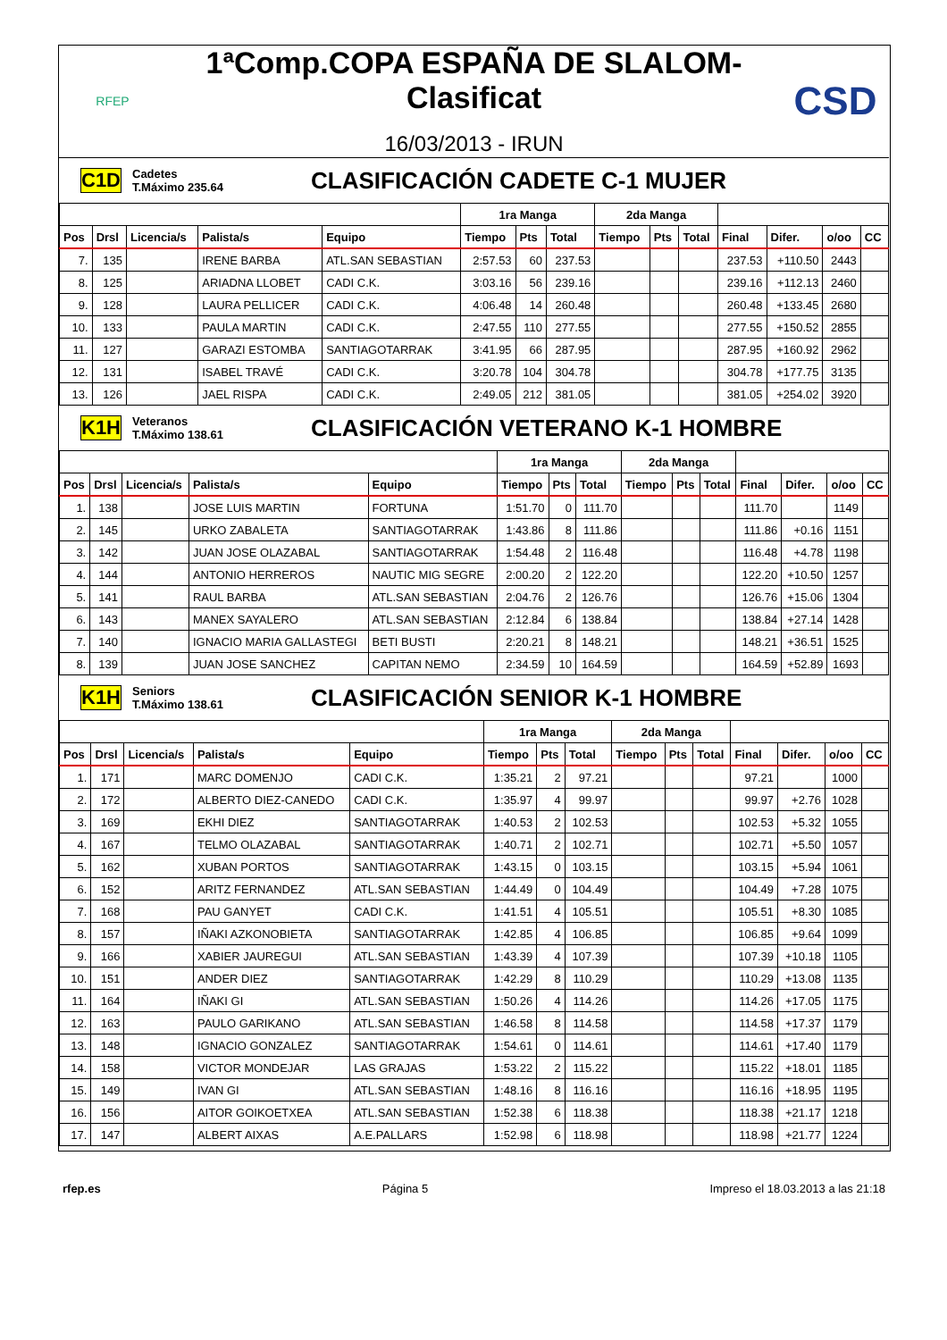RFEP
1ªComp.COPA ESPAÑA DE SLALOM-Clasificat
16/03/2013 - IRUN
CSD
C1D
Cadetes
T.Máximo 235.64
CLASIFICACIÓN CADETE C-1 MUJER
| | | | | | 1ra Manga | | | 2da Manga | | | | | | |
| --- | --- | --- | --- | --- | --- | --- | --- | --- | --- | --- | --- | --- | --- | --- |
| Pos | Drsl | Licencia/s | Palista/s | Equipo | Tiempo | Pts | Total | Tiempo | Pts | Total | Final | Difer. | o/oo | CC |
| 7. | 135 | | IRENE BARBA | ATL.SAN SEBASTIAN | 2:57.53 | 60 | 237.53 | | | | 237.53 | +110.50 | 2443 | |
| 8. | 125 | | ARIADNA LLOBET | CADI C.K. | 3:03.16 | 56 | 239.16 | | | | 239.16 | +112.13 | 2460 | |
| 9. | 128 | | LAURA PELLICER | CADI C.K. | 4:06.48 | 14 | 260.48 | | | | 260.48 | +133.45 | 2680 | |
| 10. | 133 | | PAULA MARTIN | CADI C.K. | 2:47.55 | 110 | 277.55 | | | | 277.55 | +150.52 | 2855 | |
| 11. | 127 | | GARAZI ESTOMBA | SANTIAGOTARRAK | 3:41.95 | 66 | 287.95 | | | | 287.95 | +160.92 | 2962 | |
| 12. | 131 | | ISABEL TRAVÉ | CADI C.K. | 3:20.78 | 104 | 304.78 | | | | 304.78 | +177.75 | 3135 | |
| 13. | 126 | | JAEL RISPA | CADI C.K. | 2:49.05 | 212 | 381.05 | | | | 381.05 | +254.02 | 3920 | |
K1H
Veteranos
T.Máximo 138.61
CLASIFICACIÓN VETERANO K-1 HOMBRE
| | | | | | 1ra Manga | | | 2da Manga | | | | | | |
| --- | --- | --- | --- | --- | --- | --- | --- | --- | --- | --- | --- | --- | --- | --- |
| Pos | Drsl | Licencia/s | Palista/s | Equipo | Tiempo | Pts | Total | Tiempo | Pts | Total | Final | Difer. | o/oo | CC |
| 1. | 138 | | JOSE LUIS MARTIN | FORTUNA | 1:51.70 | 0 | 111.70 | | | | 111.70 | | 1149 | |
| 2. | 145 | | URKO ZABALETA | SANTIAGOTARRAK | 1:43.86 | 8 | 111.86 | | | | 111.86 | +0.16 | 1151 | |
| 3. | 142 | | JUAN JOSE OLAZABAL | SANTIAGOTARRAK | 1:54.48 | 2 | 116.48 | | | | 116.48 | +4.78 | 1198 | |
| 4. | 144 | | ANTONIO HERREROS | NAUTIC MIG SEGRE | 2:00.20 | 2 | 122.20 | | | | 122.20 | +10.50 | 1257 | |
| 5. | 141 | | RAUL BARBA | ATL.SAN SEBASTIAN | 2:04.76 | 2 | 126.76 | | | | 126.76 | +15.06 | 1304 | |
| 6. | 143 | | MANEX SAYALERO | ATL.SAN SEBASTIAN | 2:12.84 | 6 | 138.84 | | | | 138.84 | +27.14 | 1428 | |
| 7. | 140 | | IGNACIO MARIA GALLASTEGI | BETI BUSTI | 2:20.21 | 8 | 148.21 | | | | 148.21 | +36.51 | 1525 | |
| 8. | 139 | | JUAN JOSE SANCHEZ | CAPITAN NEMO | 2:34.59 | 10 | 164.59 | | | | 164.59 | +52.89 | 1693 | |
K1H
Seniors
T.Máximo 138.61
CLASIFICACIÓN SENIOR K-1 HOMBRE
| | | | | | 1ra Manga | | | 2da Manga | | | | | | |
| --- | --- | --- | --- | --- | --- | --- | --- | --- | --- | --- | --- | --- | --- | --- |
| Pos | Drsl | Licencia/s | Palista/s | Equipo | Tiempo | Pts | Total | Tiempo | Pts | Total | Final | Difer. | o/oo | CC |
| 1. | 171 | | MARC DOMENJO | CADI C.K. | 1:35.21 | 2 | 97.21 | | | | 97.21 | | 1000 | |
| 2. | 172 | | ALBERTO DIEZ-CANEDO | CADI C.K. | 1:35.97 | 4 | 99.97 | | | | 99.97 | +2.76 | 1028 | |
| 3. | 169 | | EKHI DIEZ | SANTIAGOTARRAK | 1:40.53 | 2 | 102.53 | | | | 102.53 | +5.32 | 1055 | |
| 4. | 167 | | TELMO OLAZABAL | SANTIAGOTARRAK | 1:40.71 | 2 | 102.71 | | | | 102.71 | +5.50 | 1057 | |
| 5. | 162 | | XUBAN PORTOS | SANTIAGOTARRAK | 1:43.15 | 0 | 103.15 | | | | 103.15 | +5.94 | 1061 | |
| 6. | 152 | | ARITZ FERNANDEZ | ATL.SAN SEBASTIAN | 1:44.49 | 0 | 104.49 | | | | 104.49 | +7.28 | 1075 | |
| 7. | 168 | | PAU GANYET | CADI C.K. | 1:41.51 | 4 | 105.51 | | | | 105.51 | +8.30 | 1085 | |
| 8. | 157 | | IÑAKI AZKONOBIETA | SANTIAGOTARRAK | 1:42.85 | 4 | 106.85 | | | | 106.85 | +9.64 | 1099 | |
| 9. | 166 | | XABIER JAUREGUI | ATL.SAN SEBASTIAN | 1:43.39 | 4 | 107.39 | | | | 107.39 | +10.18 | 1105 | |
| 10. | 151 | | ANDER DIEZ | SANTIAGOTARRAK | 1:42.29 | 8 | 110.29 | | | | 110.29 | +13.08 | 1135 | |
| 11. | 164 | | IÑAKI GI | ATL.SAN SEBASTIAN | 1:50.26 | 4 | 114.26 | | | | 114.26 | +17.05 | 1175 | |
| 12. | 163 | | PAULO GARIKANO | ATL.SAN SEBASTIAN | 1:46.58 | 8 | 114.58 | | | | 114.58 | +17.37 | 1179 | |
| 13. | 148 | | IGNACIO GONZALEZ | SANTIAGOTARRAK | 1:54.61 | 0 | 114.61 | | | | 114.61 | +17.40 | 1179 | |
| 14. | 158 | | VICTOR MONDEJAR | LAS GRAJAS | 1:53.22 | 2 | 115.22 | | | | 115.22 | +18.01 | 1185 | |
| 15. | 149 | | IVAN GI | ATL.SAN SEBASTIAN | 1:48.16 | 8 | 116.16 | | | | 116.16 | +18.95 | 1195 | |
| 16. | 156 | | AITOR GOIKOETXEA | ATL.SAN SEBASTIAN | 1:52.38 | 6 | 118.38 | | | | 118.38 | +21.17 | 1218 | |
| 17. | 147 | | ALBERT AIXAS | A.E.PALLARS | 1:52.98 | 6 | 118.98 | | | | 118.98 | +21.77 | 1224 | |
rfep.es Página 5 Impreso el 18.03.2013 a las 21:18